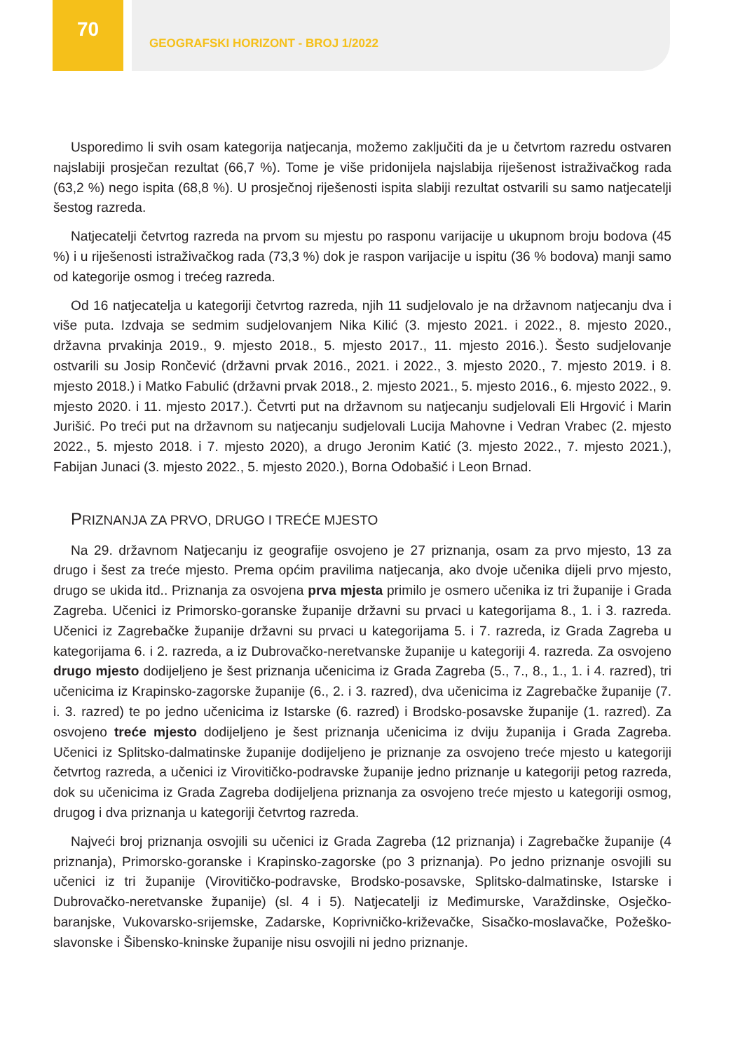70
GEOGRAFSKI HORIZONT - BROJ 1/2022
Usporedimo li svih osam kategorija natjecanja, možemo zaključiti da je u četvrtom razredu ostvaren najslabiji prosječan rezultat (66,7 %). Tome je više pridonijela najslabija riješenost istraživačkog rada (63,2 %) nego ispita (68,8 %). U prosječnoj riješenosti ispita slabiji rezultat ostvarili su samo natjecatelji šestog razreda.
Natjecatelji četvrtog razreda na prvom su mjestu po rasponu varijacije u ukupnom broju bodova (45 %) i u riješenosti istraživačkog rada (73,3 %) dok je raspon varijacije u ispitu (36 % bodova) manji samo od kategorije osmog i trećeg razreda.
Od 16 natjecatelja u kategoriji četvrtog razreda, njih 11 sudjelovalo je na državnom natjecanju dva i više puta. Izdvaja se sedmim sudjelovanjem Nika Kilić (3. mjesto 2021. i 2022., 8. mjesto 2020., državna prvakinja 2019., 9. mjesto 2018., 5. mjesto 2017., 11. mjesto 2016.). Šesto sudjelovanje ostvarili su Josip Rončević (državni prvak 2016., 2021. i 2022., 3. mjesto 2020., 7. mjesto 2019. i 8. mjesto 2018.) i Matko Fabulić (državni prvak 2018., 2. mjesto 2021., 5. mjesto 2016., 6. mjesto 2022., 9. mjesto 2020. i 11. mjesto 2017.). Četvrti put na državnom su natjecanju sudjelovali Eli Hrgović i Marin Jurišić. Po treći put na državnom su natjecanju sudjelovali Lucija Mahovne i Vedran Vrabec (2. mjesto 2022., 5. mjesto 2018. i 7. mjesto 2020), a drugo Jeronim Katić (3. mjesto 2022., 7. mjesto 2021.), Fabijan Junaci (3. mjesto 2022., 5. mjesto 2020.), Borna Odobašić i Leon Brnad.
PRIZNANJA ZA PRVO, DRUGO I TREĆE MJESTO
Na 29. državnom Natjecanju iz geografije osvojeno je 27 priznanja, osam za prvo mjesto, 13 za drugo i šest za treće mjesto. Prema općim pravilima natjecanja, ako dvoje učenika dijeli prvo mjesto, drugo se ukida itd.. Priznanja za osvojena prva mjesta primilo je osmero učenika iz tri županije i Grada Zagreba. Učenici iz Primorsko-goranske županije državni su prvaci u kategorijama 8., 1. i 3. razreda. Učenici iz Zagrebačke županije državni su prvaci u kategorijama 5. i 7. razreda, iz Grada Zagreba u kategorijama 6. i 2. razreda, a iz Dubrovačko-neretvanske županije u kategoriji 4. razreda. Za osvojeno drugo mjesto dodijeljeno je šest priznanja učenicima iz Grada Zagreba (5., 7., 8., 1., 1. i 4. razred), tri učenicima iz Krapinsko-zagorske županije (6., 2. i 3. razred), dva učenicima iz Zagrebačke županije (7. i. 3. razred) te po jedno učenicima iz Istarske (6. razred) i Brodsko-posavske županije (1. razred). Za osvojeno treće mjesto dodijeljeno je šest priznanja učenicima iz dviju županija i Grada Zagreba. Učenici iz Splitsko-dalmatinske županije dodijeljeno je priznanje za osvojeno treće mjesto u kategoriji četvrtog razreda, a učenici iz Virovitičko-podravske županije jedno priznanje u kategoriji petog razreda, dok su učenicima iz Grada Zagreba dodijeljena priznanja za osvojeno treće mjesto u kategoriji osmog, drugog i dva priznanja u kategoriji četvrtog razreda.
Najveći broj priznanja osvojili su učenici iz Grada Zagreba (12 priznanja) i Zagrebačke županije (4 priznanja), Primorsko-goranske i Krapinsko-zagorske (po 3 priznanja). Po jedno priznanje osvojili su učenici iz tri županije (Virovitičko-podravske, Brodsko-posavske, Splitsko-dalmatinske, Istarske i Dubrovačko-neretvanske županije) (sl. 4 i 5). Natjecatelji iz Međimurske, Varaždinske, Osječko-baranjske, Vukovarsko-srijemske, Zadarske, Koprivničko-križevačke, Sisačko-moslavačke, Požeško-slavonske i Šibensko-kninske županije nisu osvojili ni jedno priznanje.